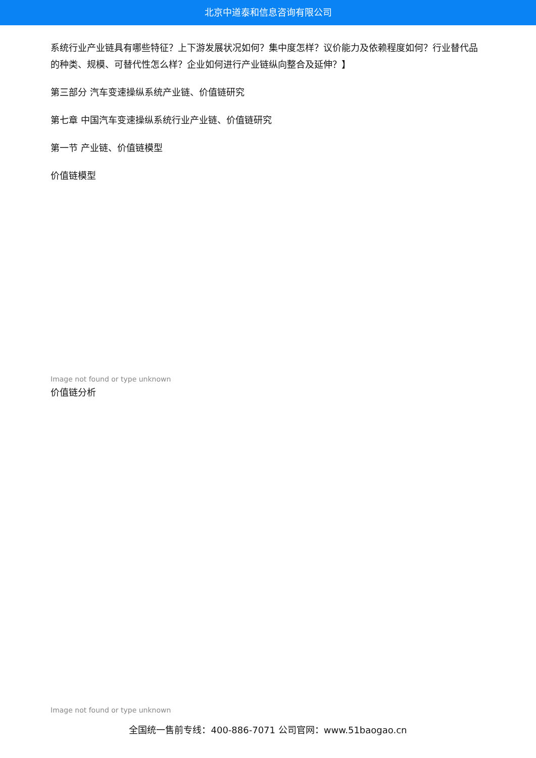北京中道泰和信息咨询有限公司
系统行业产业链具有哪些特征？上下游发展状况如何？集中度怎样？议价能力及依赖程度如何？行业替代品的种类、规模、可替代性怎么样？企业如何进行产业链纵向整合及延伸？】
第三部分 汽车变速操纵系统产业链、价值链研究
第七章 中国汽车变速操纵系统行业产业链、价值链研究
第一节 产业链、价值链模型
价值链模型
Image not found or type unknown
价值链分析
Image not found or type unknown
全国统一售前专线：400-886-7071 公司官网：www.51baogao.cn